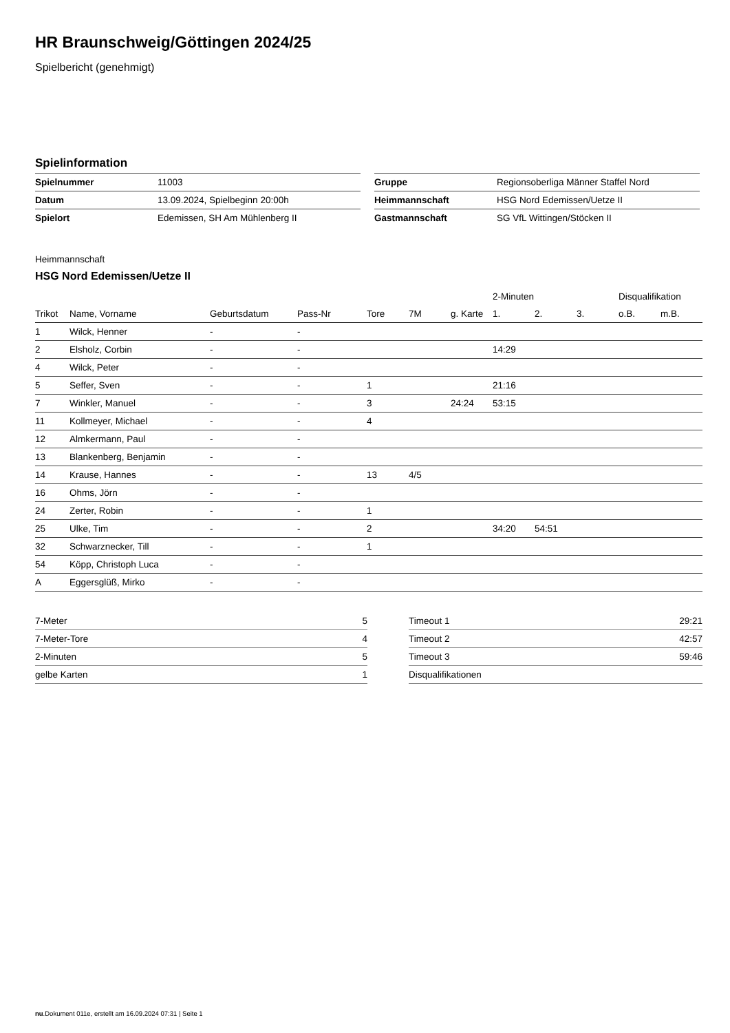HR Braunschweig/Göttingen 2024/25
Spielbericht (genehmigt)
Spielinformation
| Spielnummer | 11003 |
| Datum | 13.09.2024, Spielbeginn 20:00h |
| Spielort | Edemissen, SH Am Mühlenberg II |
| Gruppe | Regionsoberliga Männer Staffel Nord |
| Heimmannschaft | HSG Nord Edemissen/Uetze II |
| Gastmannschaft | SG VfL Wittingen/Stöcken II |
Heimmannschaft
HSG Nord Edemissen/Uetze II
| | | | | | | | 2-Minuten | | | Disqualifikation | |
| --- | --- | --- | --- | --- | --- | --- | --- | --- | --- | --- | --- |
| Trikot | Name, Vorname | Geburtsdatum | Pass-Nr | Tore | 7M | g. Karte | 1. | 2. | 3. | o.B. | m.B. |
| 1 | Wilck, Henner | - | - | | | | | | | | |
| 2 | Elsholz, Corbin | - | - | | | | 14:29 | | | | |
| 4 | Wilck, Peter | - | - | | | | | | | | |
| 5 | Seffer, Sven | - | - | 1 | | | 21:16 | | | | |
| 7 | Winkler, Manuel | - | - | 3 | | 24:24 | 53:15 | | | | |
| 11 | Kollmeyer, Michael | - | - | 4 | | | | | | | |
| 12 | Almkermann, Paul | - | - | | | | | | | | |
| 13 | Blankenberg, Benjamin | - | - | | | | | | | | |
| 14 | Krause, Hannes | - | - | 13 | 4/5 | | | | | | |
| 16 | Ohms, Jörn | - | - | | | | | | | | |
| 24 | Zerter, Robin | - | - | 1 | | | | | | | |
| 25 | Ulke, Tim | - | - | 2 | | | 34:20 | 54:51 | | | |
| 32 | Schwarznecker, Till | - | - | 1 | | | | | | | |
| 54 | Köpp, Christoph Luca | - | - | | | | | | | | |
| A | Eggersglüß, Mirko | - | - | | | | | | | | |
| 7-Meter | 5 |
| 7-Meter-Tore | 4 |
| 2-Minuten | 5 |
| gelbe Karten | 1 |
| Timeout 1 | 29:21 |
| Timeout 2 | 42:57 |
| Timeout 3 | 59:46 |
| Disqualifikationen | |
nu.Dokument 011e, erstellt am 16.09.2024 07:31 | Seite 1